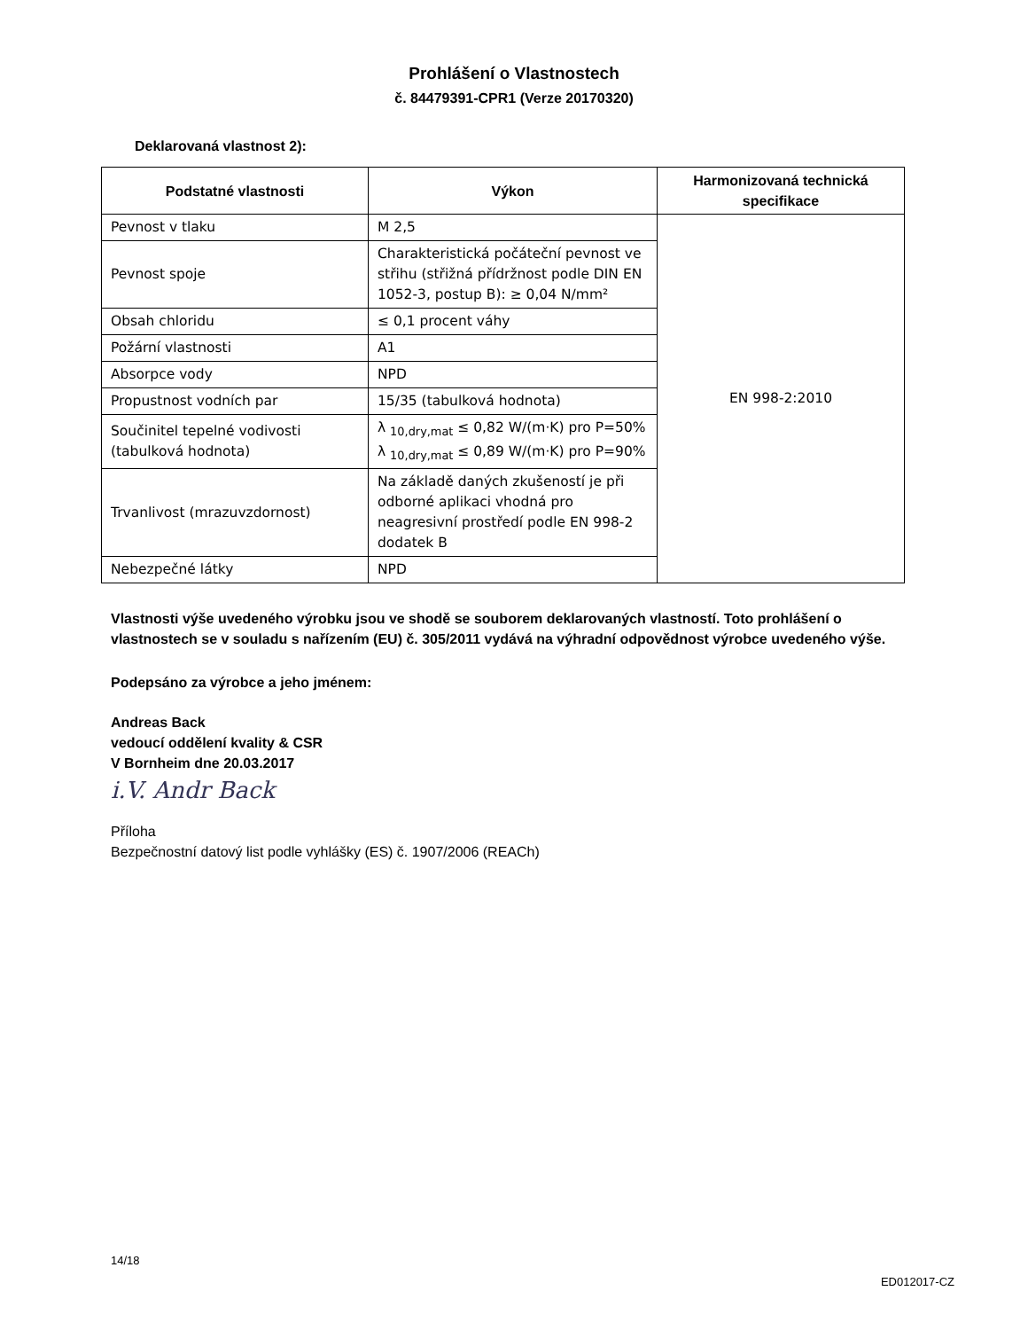Prohlášení o Vlastnostech
č. 84479391-CPR1 (Verze 20170320)
Deklarovaná vlastnost 2):
| Podstatné vlastnosti | Výkon | Harmonizovaná technická specifikace |
| --- | --- | --- |
| Pevnost v tlaku | M 2,5 | EN 998-2:2010 |
| Pevnost spoje | Charakteristická počáteční pevnost ve střihu (střižná přídržnost podle DIN EN 1052-3, postup B): ≥ 0,04 N/mm² | |
| Obsah chloridu | ≤ 0,1 procent váhy | |
| Požární vlastnosti | A1 | |
| Absorpce vody | NPD | |
| Propustnost vodních par | 15/35 (tabulková hodnota) | |
| Součinitel tepelné vodivosti (tabulková hodnota) | λ <sub>10,dry,mat</sub> ≤ 0,82 W/(m·K) pro P=50% λ <sub>10,dry,mat</sub> ≤ 0,89 W/(m·K) pro P=90% | |
| Trvanlivost (mrazuvzdornost) | Na základě daných zkušeností je při odborné aplikaci vhodná pro neagresivní prostředí podle EN 998-2 dodatek B | |
| Nebezpečné látky | NPD | |
Vlastnosti výše uvedeného výrobku jsou ve shodě se souborem deklarovaných vlastností. Toto prohlášení o vlastnostech se v souladu s nařízením (EU) č. 305/2011 vydává na výhradní odpovědnost výrobce uvedeného výše.
Podepsáno za výrobce a jeho jménem:
Andreas Back
vedoucí oddělení kvality & CSR
V Bornheim dne 20.03.2017
i.V. Andr Back
Příloha
Bezpečnostní datový list podle vyhlášky (ES) č. 1907/2006 (REACh)
14/18
ED012017-CZ